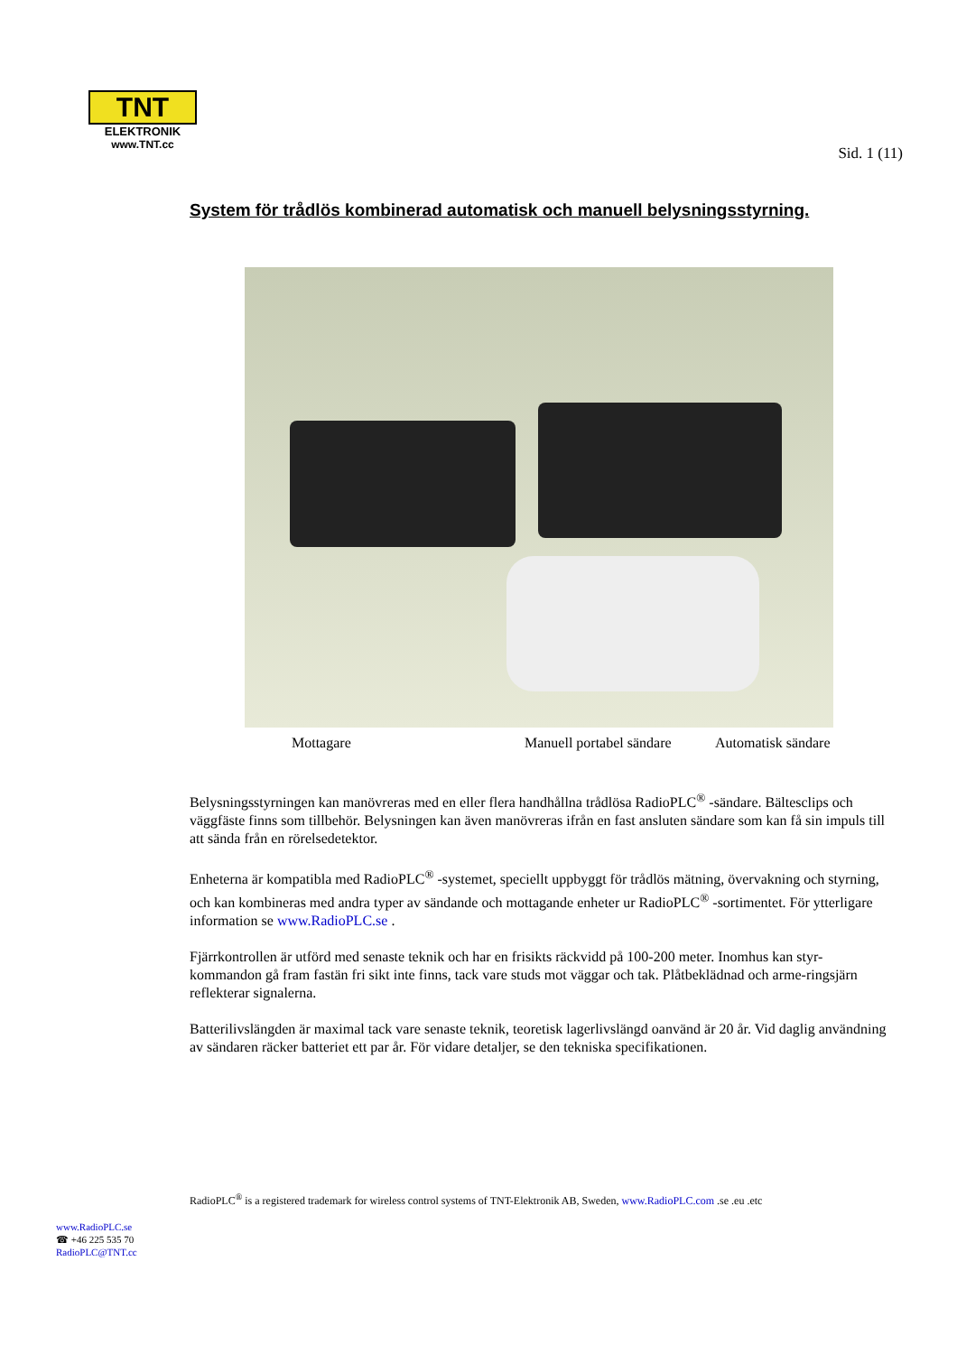TNT
ELEKTRONIK
www.TNT.cc
Sid. 1 (11)
System för trådlös kombinerad automatisk och manuell belysningsstyrning.
Mottagare Manuell portabel sändare Automatisk sändare
Belysningsstyrningen kan manövreras med en eller flera handhållna trådlösa RadioPLC<sup>®</sup> -sändare. Bältesclips och väggfäste finns som tillbehör. Belysningen kan även manövreras ifrån en fast ansluten sändare som kan få sin impuls till att sända från en rörelsedetektor.
Enheterna är kompatibla med RadioPLC<sup>®</sup> -systemet, speciellt uppbyggt för trådlös mätning, övervakning och styrning, och kan kombineras med andra typer av sändande och mottagande enheter ur RadioPLC<sup>®</sup> -sortimentet. För ytterligare information se www.RadioPLC.se .
Fjärrkontrollen är utförd med senaste teknik och har en frisikts räckvidd på 100-200 meter. Inomhus kan styr-kommandon gå fram fastän fri sikt inte finns, tack vare studs mot väggar och tak. Plåtbeklädnad och arme-ringsjärn reflekterar signalerna.
Batterilivslängden är maximal tack vare senaste teknik, teoretisk lagerlivslängd oanvänd är 20 år. Vid daglig användning av sändaren räcker batteriet ett par år. För vidare detaljer, se den tekniska specifikationen.
RadioPLC<sup>®</sup> is a registered trademark for wireless control systems of TNT-Elektronik AB, Sweden, www.RadioPLC.com .se .eu .etc
www.RadioPLC.se
☎ +46 225 535 70
RadioPLC@TNT.cc